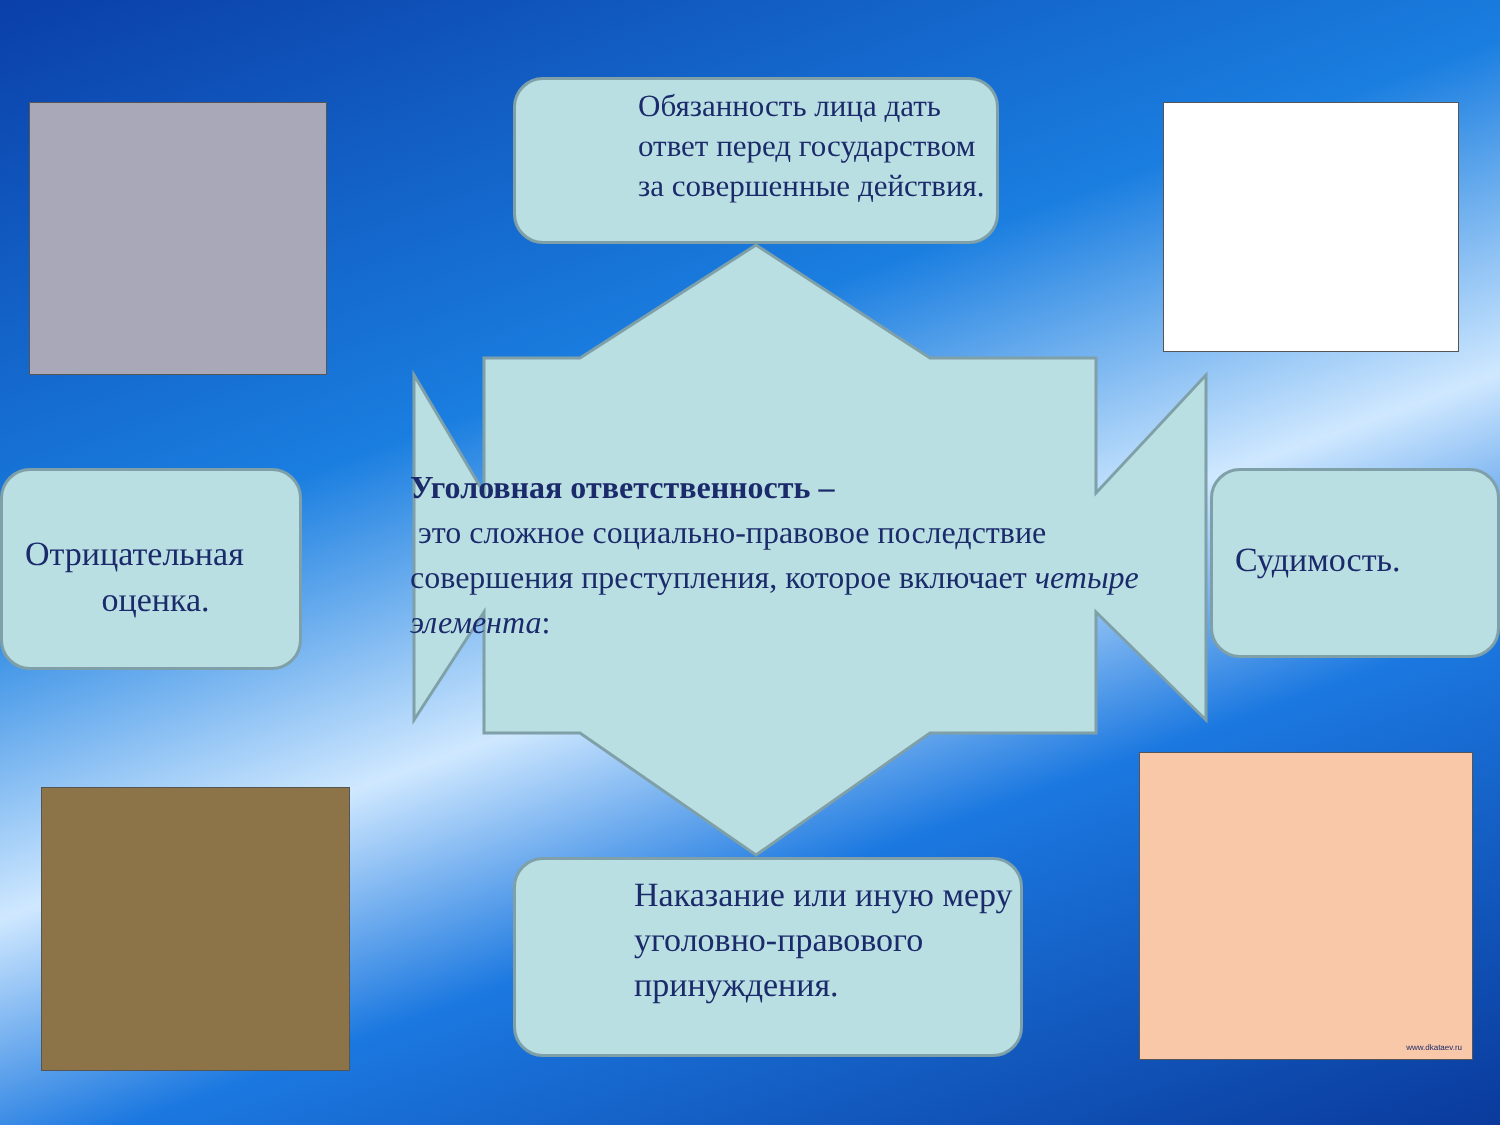www.dkataev.ru
Обязанность лица дать ответ перед государством за совершенные действия.
Уголовная ответственность –
это сложное социально-правовое последствие совершения преступления, которое включает четыре элемента:
Отрицательная
оценка.
Судимость.
Наказание или иную меру уголовно-правового принуждения.